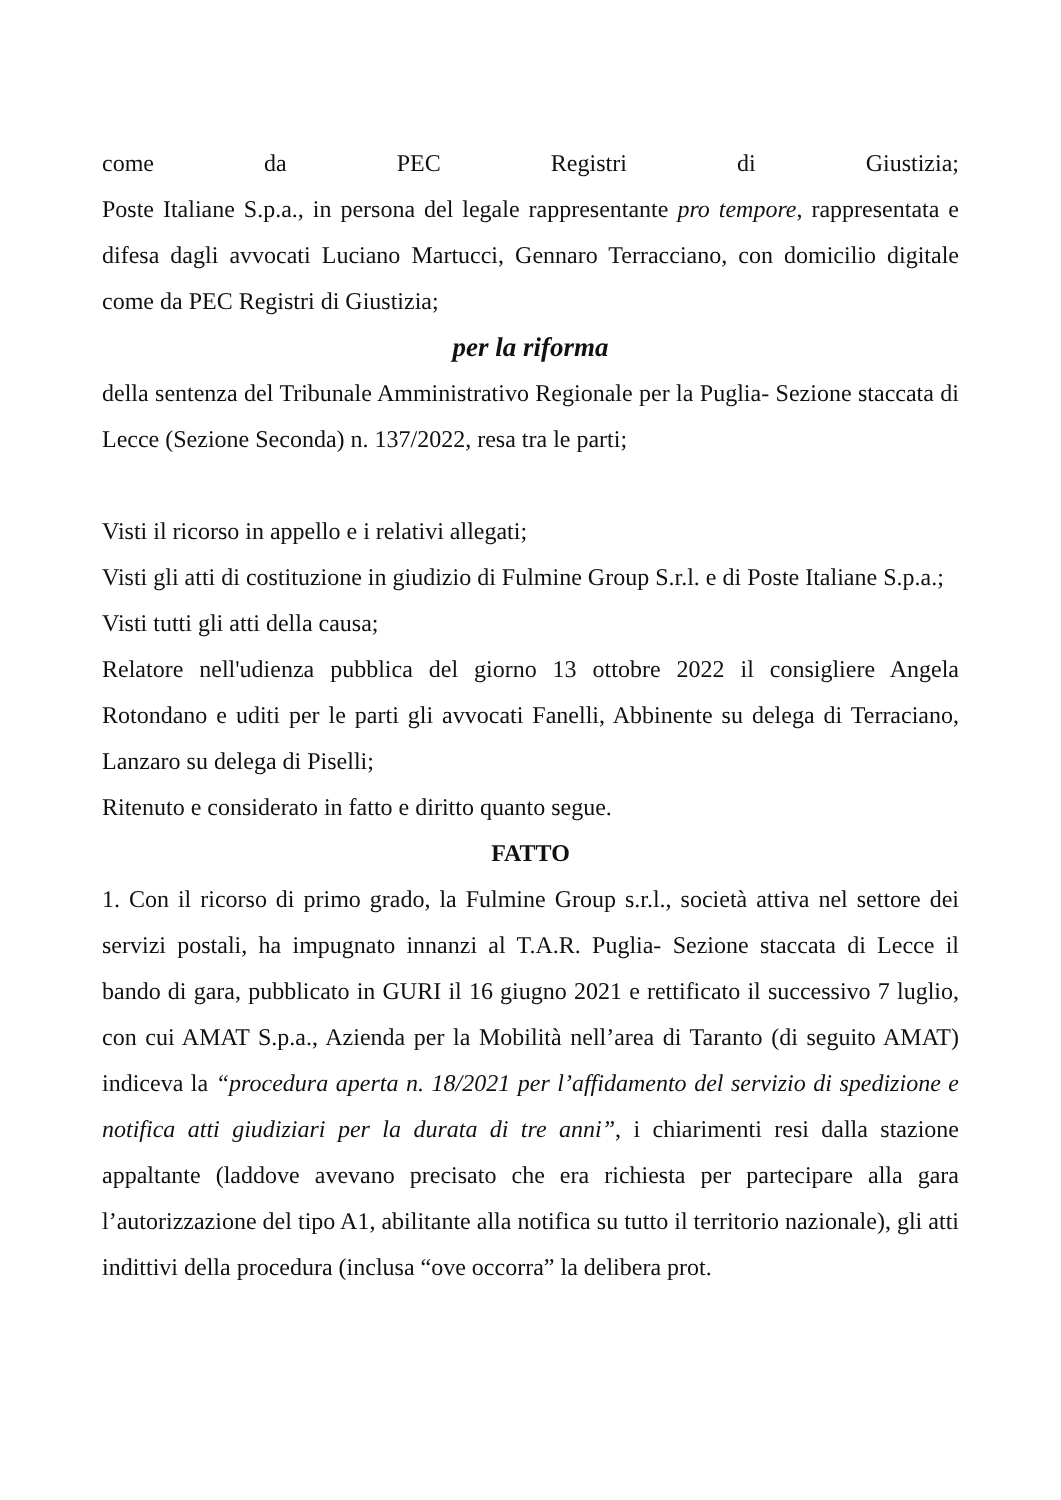come da PEC Registri di Giustizia;
Poste Italiane S.p.a., in persona del legale rappresentante pro tempore, rappresentata e difesa dagli avvocati Luciano Martucci, Gennaro Terracciano, con domicilio digitale come da PEC Registri di Giustizia;
per la riforma
della sentenza del Tribunale Amministrativo Regionale per la Puglia- Sezione staccata di Lecce (Sezione Seconda) n. 137/2022, resa tra le parti;
Visti il ricorso in appello e i relativi allegati;
Visti gli atti di costituzione in giudizio di Fulmine Group S.r.l. e di Poste Italiane S.p.a.;
Visti tutti gli atti della causa;
Relatore nell'udienza pubblica del giorno 13 ottobre 2022 il consigliere Angela Rotondano e uditi per le parti gli avvocati Fanelli, Abbinente su delega di Terraciano, Lanzaro su delega di Piselli;
Ritenuto e considerato in fatto e diritto quanto segue.
FATTO
1. Con il ricorso di primo grado, la Fulmine Group s.r.l., società attiva nel settore dei servizi postali, ha impugnato innanzi al T.A.R. Puglia- Sezione staccata di Lecce il bando di gara, pubblicato in GURI il 16 giugno 2021 e rettificato il successivo 7 luglio, con cui AMAT S.p.a., Azienda per la Mobilità nell’area di Taranto (di seguito AMAT) indiceva la “procedura aperta n. 18/2021 per l’affidamento del servizio di spedizione e notifica atti giudiziari per la durata di tre anni”, i chiarimenti resi dalla stazione appaltante (laddove avevano precisato che era richiesta per partecipare alla gara l’autorizzazione del tipo A1, abilitante alla notifica su tutto il territorio nazionale), gli atti indittivi della procedura (inclusa “ove occorra” la delibera prot.